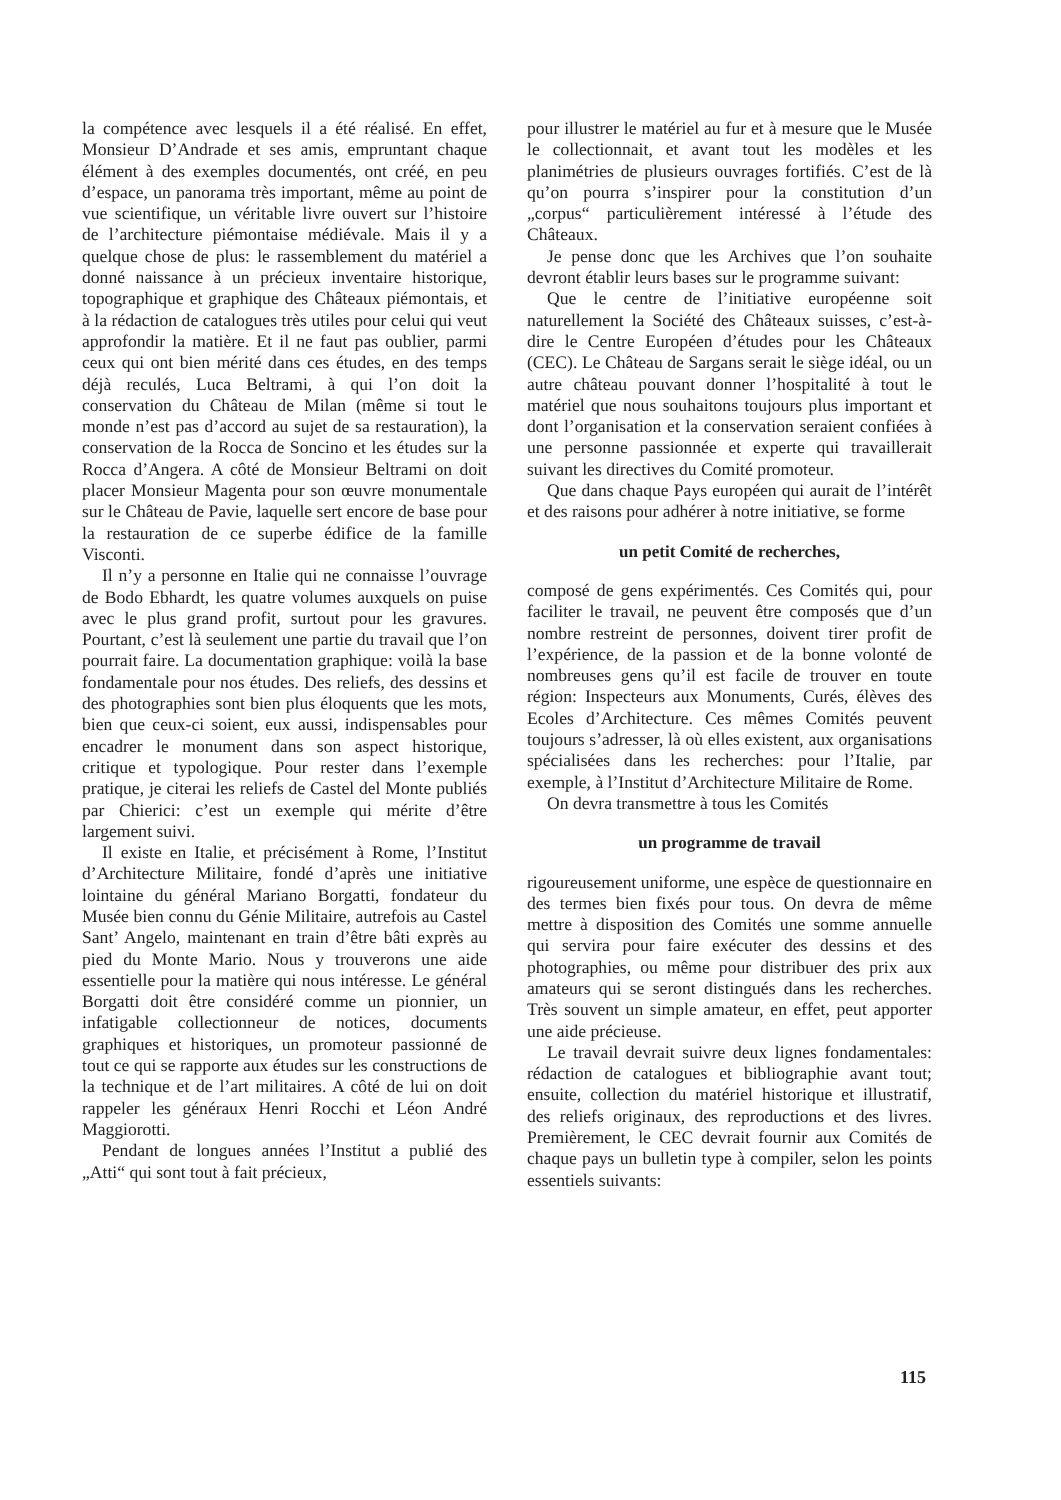la compétence avec lesquels il a été réalisé. En effet, Monsieur D’Andrade et ses amis, empruntant chaque élément à des exemples documentés, ont créé, en peu d’espace, un panorama très important, même au point de vue scientifique, un véritable livre ouvert sur l’histoire de l’architecture piémontaise médiévale. Mais il y a quelque chose de plus: le rassemblement du matériel a donné naissance à un précieux inventaire historique, topographique et graphique des Châteaux piémontais, et à la rédaction de catalogues très utiles pour celui qui veut approfondir la matière. Et il ne faut pas oublier, parmi ceux qui ont bien mérité dans ces études, en des temps déjà reculés, Luca Beltrami, à qui l’on doit la conservation du Château de Milan (même si tout le monde n’est pas d’accord au sujet de sa restauration), la conservation de la Rocca de Soncino et les études sur la Rocca d’Angera. A côté de Monsieur Beltrami on doit placer Monsieur Magenta pour son œuvre monumentale sur le Château de Pavie, laquelle sert encore de base pour la restauration de ce superbe édifice de la famille Visconti.
Il n’y a personne en Italie qui ne connaisse l’ouvrage de Bodo Ebhardt, les quatre volumes auxquels on puise avec le plus grand profit, surtout pour les gravures. Pourtant, c’est là seulement une partie du travail que l’on pourrait faire. La documentation graphique: voilà la base fondamentale pour nos études. Des reliefs, des dessins et des photographies sont bien plus éloquents que les mots, bien que ceux-ci soient, eux aussi, indispensables pour encadrer le monument dans son aspect historique, critique et typologique. Pour rester dans l’exemple pratique, je citerai les reliefs de Castel del Monte publiés par Chierici: c’est un exemple qui mérite d’être largement suivi.
Il existe en Italie, et précisément à Rome, l’Institut d’Architecture Militaire, fondé d’après une initiative lointaine du général Mariano Borgatti, fondateur du Musée bien connu du Génie Militaire, autrefois au Castel Sant’ Angelo, maintenant en train d’être bâti exprès au pied du Monte Mario. Nous y trouverons une aide essentielle pour la matière qui nous intéresse. Le général Borgatti doit être considéré comme un pionnier, un infatigable collectionneur de notices, documents graphiques et historiques, un promoteur passionné de tout ce qui se rapporte aux études sur les constructions de la technique et de l’art militaires. A côté de lui on doit rappeler les généraux Henri Rocchi et Léon André Maggiorotti.
Pendant de longues années l’Institut a publié des „Atti“ qui sont tout à fait précieux,
pour illustrer le matériel au fur et à mesure que le Musée le collectionnait, et avant tout les modèles et les planimétries de plusieurs ouvrages fortifiés. C’est de là qu’on pourra s’inspirer pour la constitution d’un „corpus“ particulièrement intéressé à l’étude des Châteaux.
Je pense donc que les Archives que l’on souhaite devront établir leurs bases sur le programme suivant:
Que le centre de l’initiative européenne soit naturellement la Société des Châteaux suisses, c’est-à-dire le Centre Européen d’études pour les Châteaux (CEC). Le Château de Sargans serait le siège idéal, ou un autre château pouvant donner l’hospitalité à tout le matériel que nous souhaitons toujours plus important et dont l’organisation et la conservation seraient confiées à une personne passionnée et experte qui travaillerait suivant les directives du Comité promoteur.
Que dans chaque Pays européen qui aurait de l’intérêt et des raisons pour adhérer à notre initiative, se forme
un petit Comité de recherches,
composé de gens expérimentés. Ces Comités qui, pour faciliter le travail, ne peuvent être composés que d’un nombre restreint de personnes, doivent tirer profit de l’expérience, de la passion et de la bonne volonté de nombreuses gens qu’il est facile de trouver en toute région: Inspecteurs aux Monuments, Curés, élèves des Ecoles d’Architecture. Ces mêmes Comités peuvent toujours s’adresser, là où elles existent, aux organisations spécialisées dans les recherches: pour l’Italie, par exemple, à l’Institut d’Architecture Militaire de Rome.
On devra transmettre à tous les Comités
un programme de travail
rigoureusement uniforme, une espèce de questionnaire en des termes bien fixés pour tous. On devra de même mettre à disposition des Comités une somme annuelle qui servira pour faire exécuter des dessins et des photographies, ou même pour distribuer des prix aux amateurs qui se seront distingués dans les recherches. Très souvent un simple amateur, en effet, peut apporter une aide précieuse.
Le travail devrait suivre deux lignes fondamentales: rédaction de catalogues et bibliographie avant tout; ensuite, collection du matériel historique et illustratif, des reliefs originaux, des reproductions et des livres. Premièrement, le CEC devrait fournir aux Comités de chaque pays un bulletin type à compiler, selon les points essentiels suivants:
115